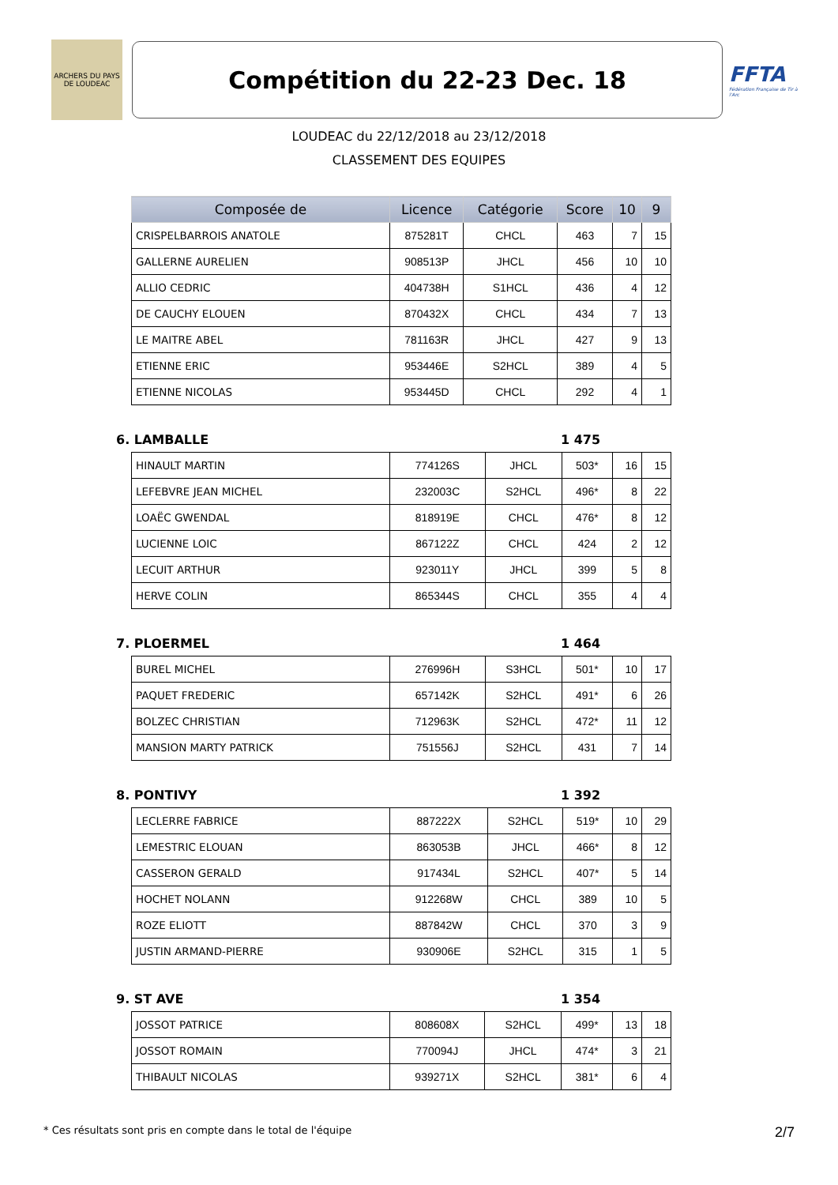ARCHERS DU PAYS DE LOUDEAC
Compétition du 22-23 Dec. 18
FFTA
Fédération Française de Tir à l'Arc
LOUDEAC du 22/12/2018 au 23/12/2018
CLASSEMENT DES EQUIPES
| Composée de | Licence | Catégorie | Score | 10 | 9 |
| --- | --- | --- | --- | --- | --- |
| CRISPELBARROIS ANATOLE | 875281T | CHCL | 463 | 7 | 15 |
| GALLERNE AURELIEN | 908513P | JHCL | 456 | 10 | 10 |
| ALLIO CEDRIC | 404738H | S1HCL | 436 | 4 | 12 |
| DE CAUCHY ELOUEN | 870432X | CHCL | 434 | 7 | 13 |
| LE MAITRE ABEL | 781163R | JHCL | 427 | 9 | 13 |
| ETIENNE ERIC | 953446E | S2HCL | 389 | 4 | 5 |
| ETIENNE NICOLAS | 953445D | CHCL | 292 | 4 | 1 |
6. LAMBALLE 1 475
| HINAULT MARTIN | 774126S | JHCL | 503* | 16 | 15 |
| LEFEBVRE JEAN MICHEL | 232003C | S2HCL | 496* | 8 | 22 |
| LOAËC GWENDAL | 818919E | CHCL | 476* | 8 | 12 |
| LUCIENNE LOIC | 867122Z | CHCL | 424 | 2 | 12 |
| LECUIT ARTHUR | 923011Y | JHCL | 399 | 5 | 8 |
| HERVE COLIN | 865344S | CHCL | 355 | 4 | 4 |
7. PLOERMEL 1 464
| BUREL MICHEL | 276996H | S3HCL | 501* | 10 | 17 |
| PAQUET FREDERIC | 657142K | S2HCL | 491* | 6 | 26 |
| BOLZEC CHRISTIAN | 712963K | S2HCL | 472* | 11 | 12 |
| MANSION MARTY PATRICK | 751556J | S2HCL | 431 | 7 | 14 |
8. PONTIVY 1 392
| LECLERRE FABRICE | 887222X | S2HCL | 519* | 10 | 29 |
| LEMESTRIC ELOUAN | 863053B | JHCL | 466* | 8 | 12 |
| CASSERON GERALD | 917434L | S2HCL | 407* | 5 | 14 |
| HOCHET NOLANN | 912268W | CHCL | 389 | 10 | 5 |
| ROZE ELIOTT | 887842W | CHCL | 370 | 3 | 9 |
| JUSTIN ARMAND-PIERRE | 930906E | S2HCL | 315 | 1 | 5 |
9. ST AVE 1 354
| JOSSOT PATRICE | 808608X | S2HCL | 499* | 13 | 18 |
| JOSSOT ROMAIN | 770094J | JHCL | 474* | 3 | 21 |
| THIBAULT NICOLAS | 939271X | S2HCL | 381* | 6 | 4 |
* Ces résultats sont pris en compte dans le total de l'équipe 2/7